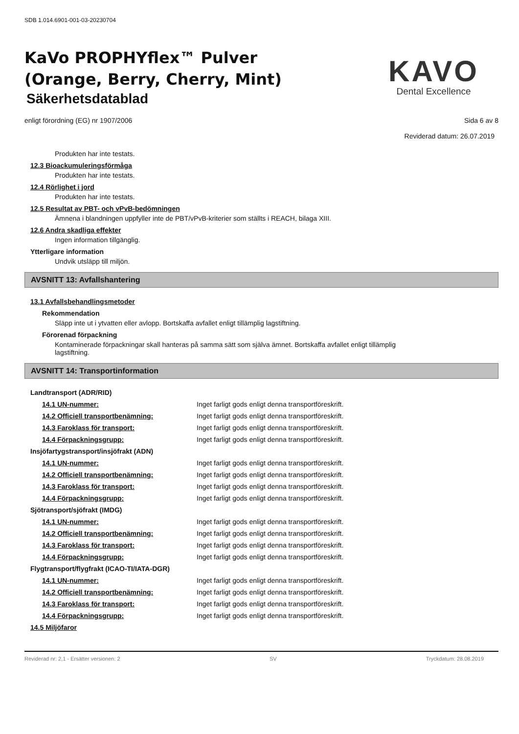SDB 1.014.6901-001-03-20230704
KaVo PROPHYflex™ Pulver
(Orange, Berry, Cherry, Mint)
Säkerhetsdatablad
KAVO
Dental Excellence
enligt förordning (EG) nr 1907/2006 Sida 6 av 8
Reviderad datum: 26.07.2019
Produkten har inte testats.
12.3 Bioackumuleringsförmåga
Produkten har inte testats.
12.4 Rörlighet i jord
Produkten har inte testats.
12.5 Resultat av PBT- och vPvB-bedömningen
Ämnena i blandningen uppfyller inte de PBT/vPvB-kriterier som ställts i REACH, bilaga XIII.
12.6 Andra skadliga effekter
Ingen information tillgänglig.
Ytterligare information
Undvik utsläpp till miljön.
AVSNITT 13: Avfallshantering
13.1 Avfallsbehandlingsmetoder
Rekommendation
Släpp inte ut i ytvatten eller avlopp. Bortskaffa avfallet enligt tillämplig lagstiftning.
Förorenad förpackning
Kontaminerade förpackningar skall hanteras på samma sätt som själva ämnet. Bortskaffa avfallet enligt tillämplig lagstiftning.
AVSNITT 14: Transportinformation
Landtransport (ADR/RID)
14.1 UN-nummer: Inget farligt gods enligt denna transportföreskrift.
14.2 Officiell transportbenämning: Inget farligt gods enligt denna transportföreskrift.
14.3 Faroklass för transport: Inget farligt gods enligt denna transportföreskrift.
14.4 Förpackningsgrupp: Inget farligt gods enligt denna transportföreskrift.
Insjöfartygstransport/insjöfrakt (ADN)
14.1 UN-nummer: Inget farligt gods enligt denna transportföreskrift.
14.2 Officiell transportbenämning: Inget farligt gods enligt denna transportföreskrift.
14.3 Faroklass för transport: Inget farligt gods enligt denna transportföreskrift.
14.4 Förpackningsgrupp: Inget farligt gods enligt denna transportföreskrift.
Sjötransport/sjöfrakt (IMDG)
14.1 UN-nummer: Inget farligt gods enligt denna transportföreskrift.
14.2 Officiell transportbenämning: Inget farligt gods enligt denna transportföreskrift.
14.3 Faroklass för transport: Inget farligt gods enligt denna transportföreskrift.
14.4 Förpackningsgrupp: Inget farligt gods enligt denna transportföreskrift.
Flygtransport/flygfrakt (ICAO-TI/IATA-DGR)
14.1 UN-nummer: Inget farligt gods enligt denna transportföreskrift.
14.2 Officiell transportbenämning: Inget farligt gods enligt denna transportföreskrift.
14.3 Faroklass för transport: Inget farligt gods enligt denna transportföreskrift.
14.4 Förpackningsgrupp: Inget farligt gods enligt denna transportföreskrift.
14.5 Miljöfaror
Reviderad nr: 2,1 - Ersätter versionen: 2 SV Tryckdatum: 28.08.2019